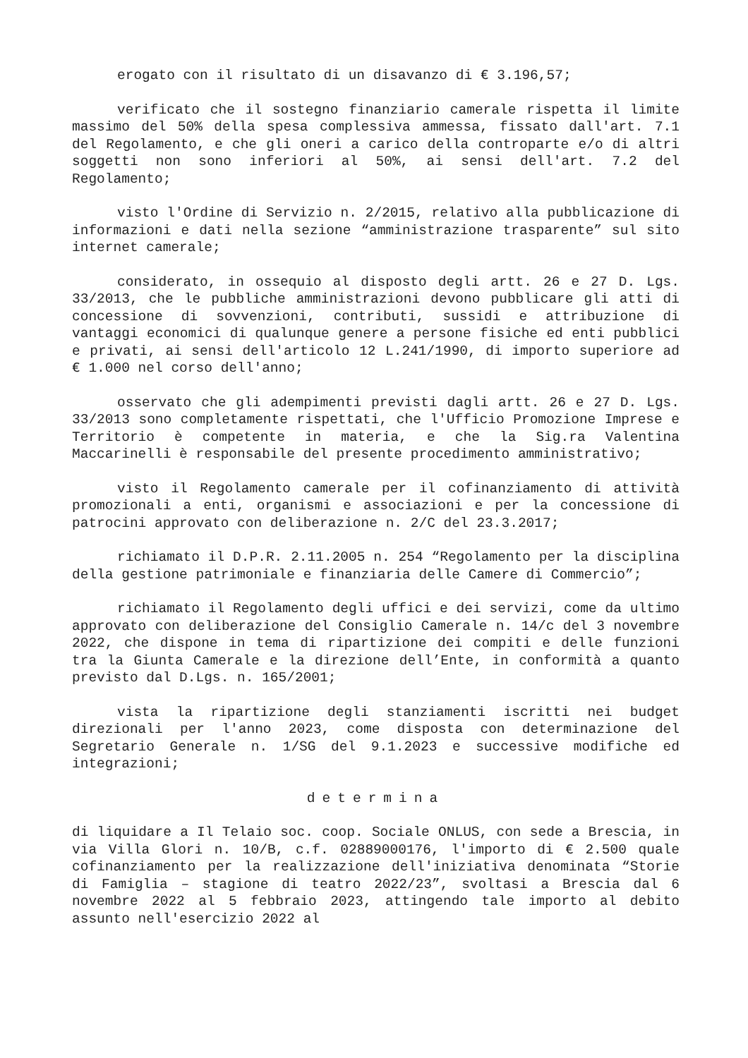erogato con il risultato di un disavanzo di € 3.196,57;
verificato che il sostegno finanziario camerale rispetta il limite massimo del 50% della spesa complessiva ammessa, fissato dall'art. 7.1 del Regolamento, e che gli oneri a carico della controparte e/o di altri soggetti non sono inferiori al 50%, ai sensi dell'art. 7.2 del Regolamento;
visto l'Ordine di Servizio n. 2/2015, relativo alla pubblicazione di informazioni e dati nella sezione “amministrazione trasparente” sul sito internet camerale;
considerato, in ossequio al disposto degli artt. 26 e 27 D. Lgs. 33/2013, che le pubbliche amministrazioni devono pubblicare gli atti di concessione di sovvenzioni, contributi, sussidi e attribuzione di vantaggi economici di qualunque genere a persone fisiche ed enti pubblici e privati, ai sensi dell'articolo 12 L.241/1990, di importo superiore ad € 1.000 nel corso dell'anno;
osservato che gli adempimenti previsti dagli artt. 26 e 27 D. Lgs. 33/2013 sono completamente rispettati, che l'Ufficio Promozione Imprese e Territorio è competente in materia, e che la Sig.ra Valentina Maccarinelli è responsabile del presente procedimento amministrativo;
visto il Regolamento camerale per il cofinanziamento di attività promozionali a enti, organismi e associazioni e per la concessione di patrocini approvato con deliberazione n. 2/C del 23.3.2017;
richiamato il D.P.R. 2.11.2005 n. 254 “Regolamento per la disciplina della gestione patrimoniale e finanziaria delle Camere di Commercio”;
richiamato il Regolamento degli uffici e dei servizi, come da ultimo approvato con deliberazione del Consiglio Camerale n. 14/c del 3 novembre 2022, che dispone in tema di ripartizione dei compiti e delle funzioni tra la Giunta Camerale e la direzione dell’Ente, in conformità a quanto previsto dal D.Lgs. n. 165/2001;
vista la ripartizione degli stanziamenti iscritti nei budget direzionali per l'anno 2023, come disposta con determinazione del Segretario Generale n. 1/SG del 9.1.2023 e successive modifiche ed integrazioni;
determina
di liquidare a Il Telaio soc. coop. Sociale ONLUS, con sede a Brescia, in via Villa Glori n. 10/B, c.f. 02889000176, l'importo di € 2.500 quale cofinanziamento per la realizzazione dell'iniziativa denominata “Storie di Famiglia – stagione di teatro 2022/23”, svoltasi a Brescia dal 6 novembre 2022 al 5 febbraio 2023, attingendo tale importo al debito assunto nell'esercizio 2022 al